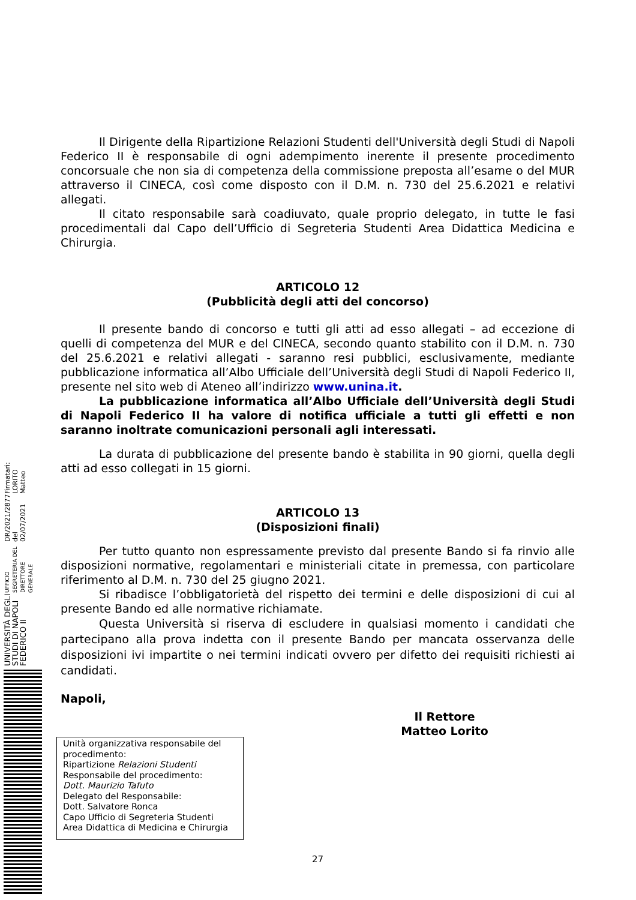UNIVERSITÀ DEGLI STUDI DI NAPOLI FEDERICO II UFFICIO SEGRETERIA DEL DIRETTORE GENERALE DR/2021/2877 del 02/07/2021 Firmatari: LORITO Matteo
Il Dirigente della Ripartizione Relazioni Studenti dell'Università degli Studi di Napoli Federico II è responsabile di ogni adempimento inerente il presente procedimento concorsuale che non sia di competenza della commissione preposta all’esame o del MUR attraverso il CINECA, così come disposto con il D.M. n. 730 del 25.6.2021 e relativi allegati.
Il citato responsabile sarà coadiuvato, quale proprio delegato, in tutte le fasi procedimentali dal Capo dell’Ufficio di Segreteria Studenti Area Didattica Medicina e Chirurgia.
ARTICOLO 12
(Pubblicità degli atti del concorso)
Il presente bando di concorso e tutti gli atti ad esso allegati – ad eccezione di quelli di competenza del MUR e del CINECA, secondo quanto stabilito con il D.M. n. 730 del 25.6.2021 e relativi allegati - saranno resi pubblici, esclusivamente, mediante pubblicazione informatica all’Albo Ufficiale dell’Università degli Studi di Napoli Federico II, presente nel sito web di Ateneo all’indirizzo www.unina.it.
La pubblicazione informatica all’Albo Ufficiale dell’Università degli Studi di Napoli Federico II ha valore di notifica ufficiale a tutti gli effetti e non saranno inoltrate comunicazioni personali agli interessati.
La durata di pubblicazione del presente bando è stabilita in 90 giorni, quella degli atti ad esso collegati in 15 giorni.
ARTICOLO 13
(Disposizioni finali)
Per tutto quanto non espressamente previsto dal presente Bando si fa rinvio alle disposizioni normative, regolamentari e ministeriali citate in premessa, con particolare riferimento al D.M. n. 730 del 25 giugno 2021.
Si ribadisce l’obbligatorietà del rispetto dei termini e delle disposizioni di cui al presente Bando ed alle normative richiamate.
Questa Università si riserva di escludere in qualsiasi momento i candidati che partecipano alla prova indetta con il presente Bando per mancata osservanza delle disposizioni ivi impartite o nei termini indicati ovvero per difetto dei requisiti richiesti ai candidati.
Napoli,
Il Rettore
Matteo Lorito
Unità organizzativa responsabile del procedimento:
Ripartizione Relazioni Studenti
Responsabile del procedimento:
Dott. Maurizio Tafuto
Delegato del Responsabile:
Dott. Salvatore Ronca
Capo Ufficio di Segreteria Studenti
Area Didattica di Medicina e Chirurgia
27